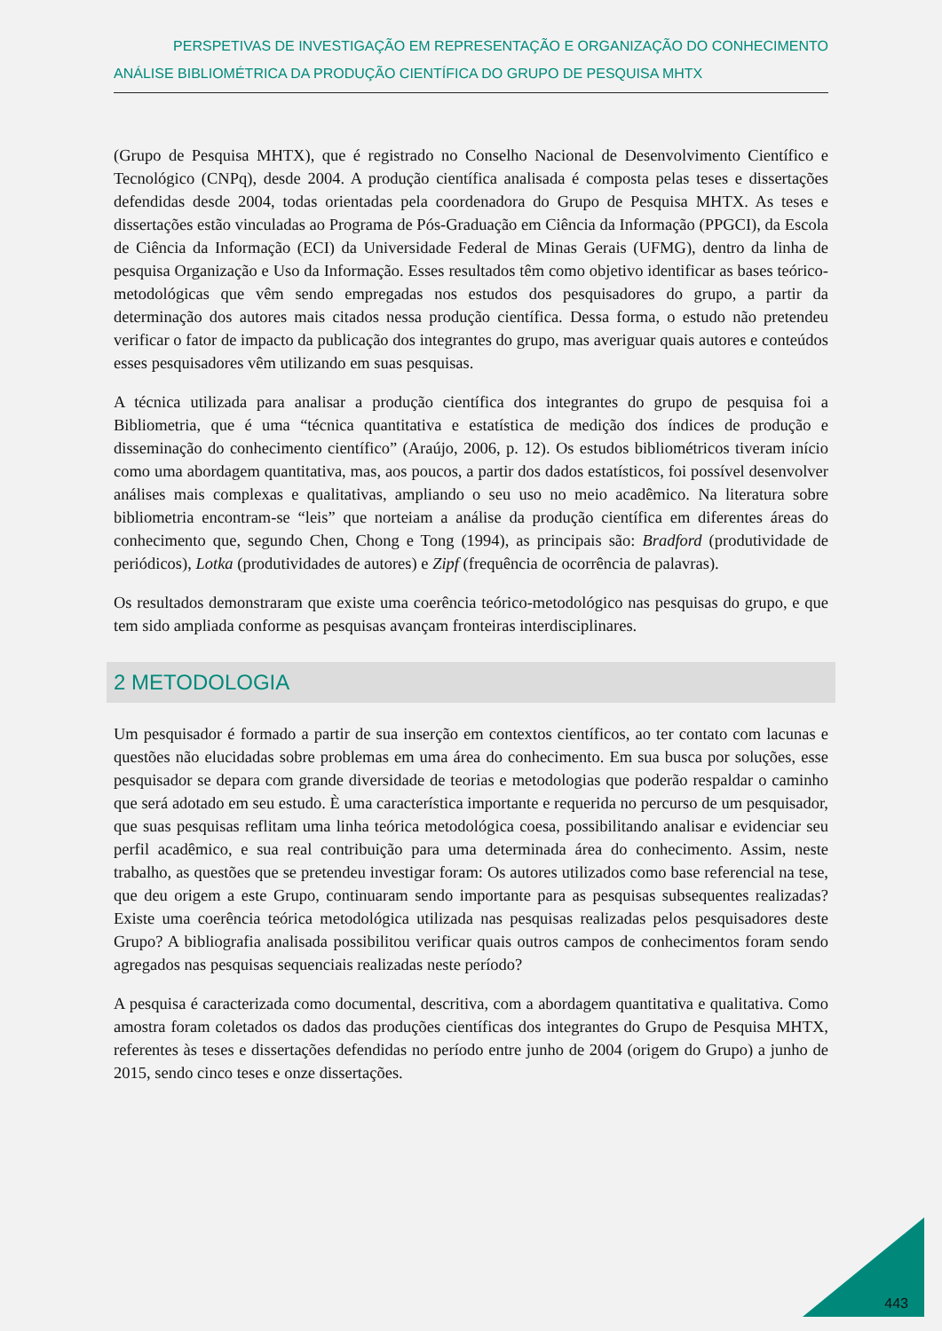PERSPETIVAS DE INVESTIGAÇÃO EM REPRESENTAÇÃO E ORGANIZAÇÃO DO CONHECIMENTO
ANÁLISE BIBLIOMÉTRICA DA PRODUÇÃO CIENTÍFICA DO GRUPO DE PESQUISA MHTX
(Grupo de Pesquisa MHTX), que é registrado no Conselho Nacional de Desenvolvimento Científico e Tecnológico (CNPq), desde 2004. A produção científica analisada é composta pelas teses e dissertações defendidas desde 2004, todas orientadas pela coordenadora do Grupo de Pesquisa MHTX. As teses e dissertações estão vinculadas ao Programa de Pós-Graduação em Ciência da Informação (PPGCI), da Escola de Ciência da Informação (ECI) da Universidade Federal de Minas Gerais (UFMG), dentro da linha de pesquisa Organização e Uso da Informação. Esses resultados têm como objetivo identificar as bases teórico-metodológicas que vêm sendo empregadas nos estudos dos pesquisadores do grupo, a partir da determinação dos autores mais citados nessa produção científica. Dessa forma, o estudo não pretendeu verificar o fator de impacto da publicação dos integrantes do grupo, mas averiguar quais autores e conteúdos esses pesquisadores vêm utilizando em suas pesquisas.
A técnica utilizada para analisar a produção científica dos integrantes do grupo de pesquisa foi a Bibliometria, que é uma “técnica quantitativa e estatística de medição dos índices de produção e disseminação do conhecimento científico” (Araújo, 2006, p. 12). Os estudos bibliométricos tiveram início como uma abordagem quantitativa, mas, aos poucos, a partir dos dados estatísticos, foi possível desenvolver análises mais complexas e qualitativas, ampliando o seu uso no meio acadêmico. Na literatura sobre bibliometria encontram-se “leis” que norteiam a análise da produção científica em diferentes áreas do conhecimento que, segundo Chen, Chong e Tong (1994), as principais são: Bradford (produtividade de periódicos), Lotka (produtividades de autores) e Zipf (frequência de ocorrência de palavras).
Os resultados demonstraram que existe uma coerência teórico-metodológico nas pesquisas do grupo, e que tem sido ampliada conforme as pesquisas avançam fronteiras interdisciplinares.
2 METODOLOGIA
Um pesquisador é formado a partir de sua inserção em contextos científicos, ao ter contato com lacunas e questões não elucidadas sobre problemas em uma área do conhecimento. Em sua busca por soluções, esse pesquisador se depara com grande diversidade de teorias e metodologias que poderão respaldar o caminho que será adotado em seu estudo. È uma característica importante e requerida no percurso de um pesquisador, que suas pesquisas reflitam uma linha teórica metodológica coesa, possibilitando analisar e evidenciar seu perfil acadêmico, e sua real contribuição para uma determinada área do conhecimento. Assim, neste trabalho, as questões que se pretendeu investigar foram: Os autores utilizados como base referencial na tese, que deu origem a este Grupo, continuaram sendo importante para as pesquisas subsequentes realizadas? Existe uma coerência teórica metodológica utilizada nas pesquisas realizadas pelos pesquisadores deste Grupo? A bibliografia analisada possibilitou verificar quais outros campos de conhecimentos foram sendo agregados nas pesquisas sequenciais realizadas neste período?
A pesquisa é caracterizada como documental, descritiva, com a abordagem quantitativa e qualitativa. Como amostra foram coletados os dados das produções científicas dos integrantes do Grupo de Pesquisa MHTX, referentes às teses e dissertações defendidas no período entre junho de 2004 (origem do Grupo) a junho de 2015, sendo cinco teses e onze dissertações.
443